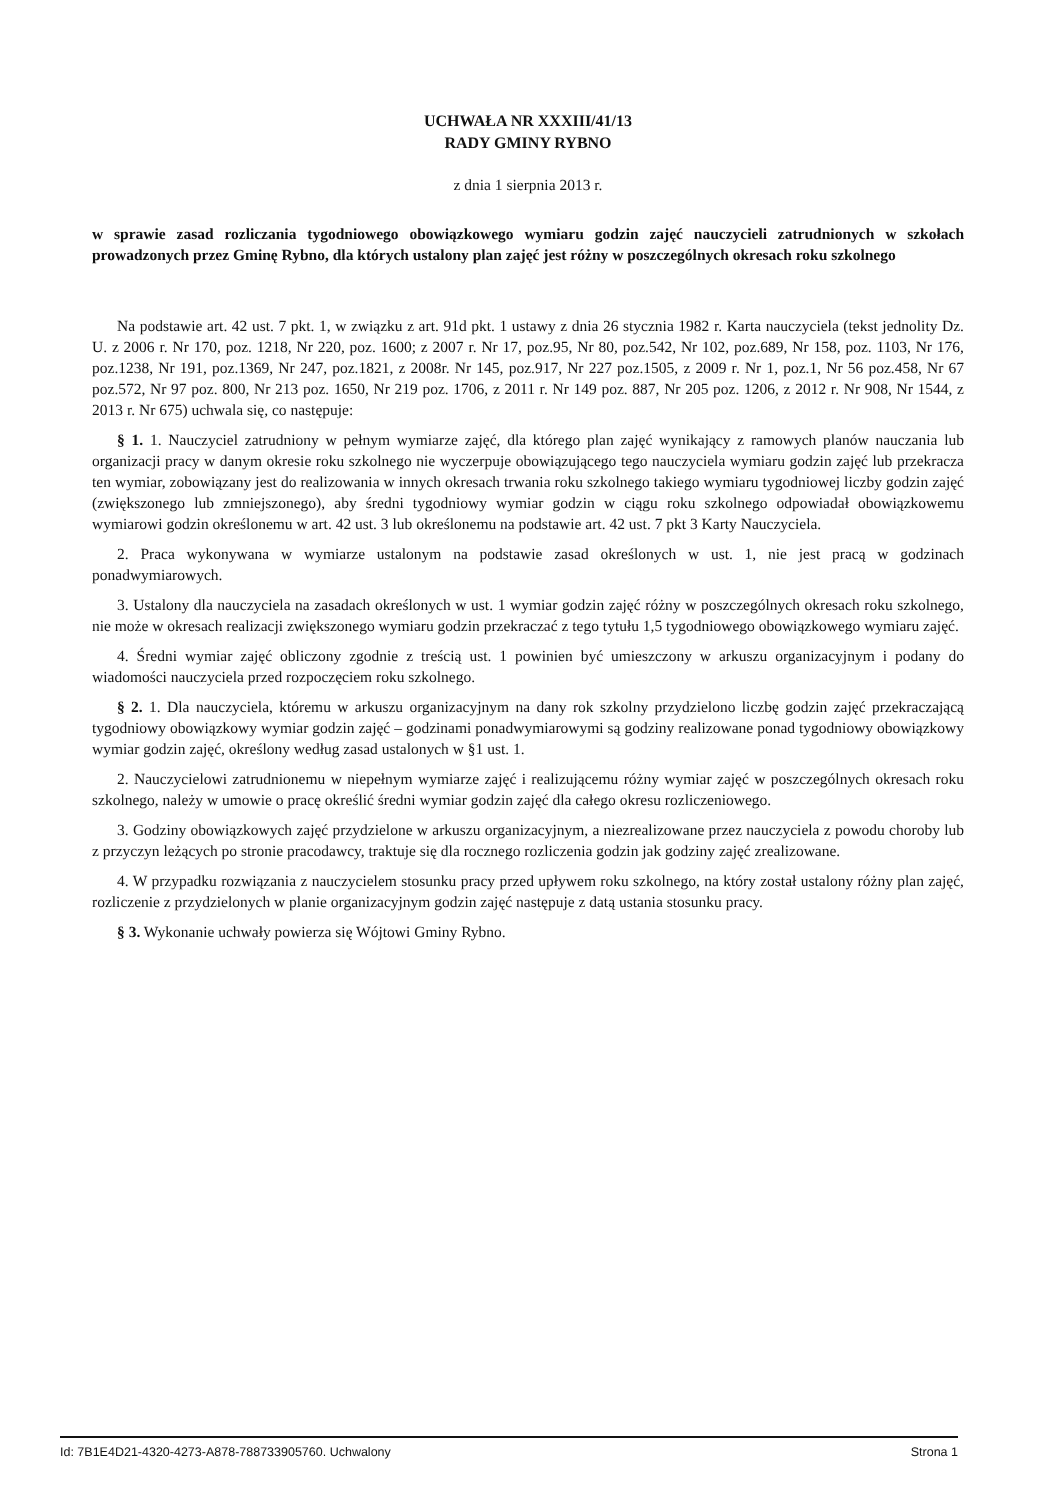UCHWAŁA NR XXXIII/41/13
RADY GMINY RYBNO
z dnia 1 sierpnia 2013 r.
w sprawie zasad rozliczania tygodniowego obowiązkowego wymiaru godzin zajęć nauczycieli zatrudnionych w szkołach prowadzonych przez Gminę Rybno, dla których ustalony plan zajęć jest różny w poszczególnych okresach roku szkolnego
Na podstawie art. 42 ust. 7 pkt. 1, w związku z art. 91d pkt. 1 ustawy z dnia 26 stycznia 1982 r. Karta nauczyciela (tekst jednolity Dz. U. z 2006 r. Nr 170, poz. 1218, Nr 220, poz. 1600; z 2007 r. Nr 17, poz.95, Nr 80, poz.542, Nr 102, poz.689, Nr 158, poz. 1103, Nr 176, poz.1238, Nr 191, poz.1369, Nr 247, poz.1821, z 2008r. Nr 145, poz.917, Nr 227 poz.1505, z 2009 r. Nr 1, poz.1, Nr 56 poz.458, Nr 67 poz.572, Nr 97 poz. 800, Nr 213 poz. 1650, Nr 219 poz. 1706, z 2011 r. Nr 149 poz. 887, Nr 205 poz. 1206, z 2012 r. Nr 908, Nr 1544, z 2013 r. Nr 675) uchwala się, co następuje:
§ 1. 1. Nauczyciel zatrudniony w pełnym wymiarze zajęć, dla którego plan zajęć wynikający z ramowych planów nauczania lub organizacji pracy w danym okresie roku szkolnego nie wyczerpuje obowiązującego tego nauczyciela wymiaru godzin zajęć lub przekracza ten wymiar, zobowiązany jest do realizowania w innych okresach trwania roku szkolnego takiego wymiaru tygodniowej liczby godzin zajęć (zwiększonego lub zmniejszonego), aby średni tygodniowy wymiar godzin w ciągu roku szkolnego odpowiadał obowiązkowemu wymiarowi godzin określonemu w art. 42 ust. 3 lub określonemu na podstawie art. 42 ust. 7 pkt 3 Karty Nauczyciela.
2. Praca wykonywana w wymiarze ustalonym na podstawie zasad określonych w ust. 1, nie jest pracą w godzinach ponadwymiarowych.
3. Ustalony dla nauczyciela na zasadach określonych w ust. 1 wymiar godzin zajęć różny w poszczególnych okresach roku szkolnego, nie może w okresach realizacji zwiększonego wymiaru godzin przekraczać z tego tytułu 1,5 tygodniowego obowiązkowego wymiaru zajęć.
4. Średni wymiar zajęć obliczony zgodnie z treścią ust. 1 powinien być umieszczony w arkuszu organizacyjnym i podany do wiadomości nauczyciela przed rozpoczęciem roku szkolnego.
§ 2. 1. Dla nauczyciela, któremu w arkuszu organizacyjnym na dany rok szkolny przydzielono liczbę godzin zajęć przekraczającą tygodniowy obowiązkowy wymiar godzin zajęć – godzinami ponadwymiarowymi są godziny realizowane ponad tygodniowy obowiązkowy wymiar godzin zajęć, określony według zasad ustalonych w §1 ust. 1.
2. Nauczycielowi zatrudnionemu w niepełnym wymiarze zajęć i realizującemu różny wymiar zajęć w poszczególnych okresach roku szkolnego, należy w umowie o pracę określić średni wymiar godzin zajęć dla całego okresu rozliczeniowego.
3. Godziny obowiązkowych zajęć przydzielone w arkuszu organizacyjnym, a niezrealizowane przez nauczyciela z powodu choroby lub z przyczyn leżących po stronie pracodawcy, traktuje się dla rocznego rozliczenia godzin jak godziny zajęć zrealizowane.
4. W przypadku rozwiązania z nauczycielem stosunku pracy przed upływem roku szkolnego, na który został ustalony różny plan zajęć, rozliczenie z przydzielonych w planie organizacyjnym godzin zajęć następuje z datą ustania stosunku pracy.
§ 3. Wykonanie uchwały powierza się Wójtowi Gminy Rybno.
Id: 7B1E4D21-4320-4273-A878-788733905760. Uchwalony Strona 1